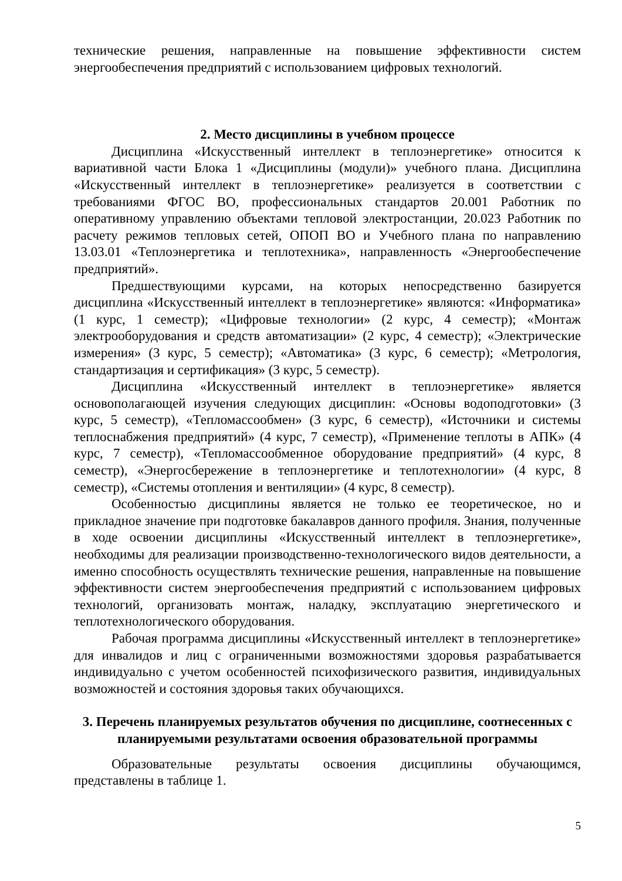технические решения, направленные на повышение эффективности систем энергообеспечения предприятий с использованием цифровых технологий.
2. Место дисциплины в учебном процессе
Дисциплина «Искусственный интеллект в теплоэнергетике» относится к вариативной части Блока 1 «Дисциплины (модули)» учебного плана. Дисциплина «Искусственный интеллект в теплоэнергетике» реализуется в соответствии с требованиями ФГОС ВО, профессиональных стандартов 20.001 Работник по оперативному управлению объектами тепловой электростанции, 20.023 Работник по расчету режимов тепловых сетей, ОПОП ВО и Учебного плана по направлению 13.03.01 «Теплоэнергетика и теплотехника», направленность «Энергообеспечение предприятий».
Предшествующими курсами, на которых непосредственно базируется дисциплина «Искусственный интеллект в теплоэнергетике» являются: «Информатика» (1 курс, 1 семестр); «Цифровые технологии» (2 курс, 4 семестр); «Монтаж электрооборудования и средств автоматизации» (2 курс, 4 семестр); «Электрические измерения» (3 курс, 5 семестр); «Автоматика» (3 курс, 6 семестр); «Метрология, стандартизация и сертификация» (3 курс, 5 семестр).
Дисциплина «Искусственный интеллект в теплоэнергетике» является основополагающей изучения следующих дисциплин: «Основы водоподготовки» (3 курс, 5 семестр), «Тепломассообмен» (3 курс, 6 семестр), «Источники и системы теплоснабжения предприятий» (4 курс, 7 семестр), «Применение теплоты в АПК» (4 курс, 7 семестр), «Тепломассообменное оборудование предприятий» (4 курс, 8 семестр), «Энергосбережение в теплоэнергетике и теплотехнологии» (4 курс, 8 семестр), «Системы отопления и вентиляции» (4 курс, 8 семестр).
Особенностью дисциплины является не только ее теоретическое, но и прикладное значение при подготовке бакалавров данного профиля. Знания, полученные в ходе освоении дисциплины «Искусственный интеллект в теплоэнергетике», необходимы для реализации производственно-технологического видов деятельности, а именно способность осуществлять технические решения, направленные на повышение эффективности систем энергообеспечения предприятий с использованием цифровых технологий, организовать монтаж, наладку, эксплуатацию энергетического и теплотехнологического оборудования.
Рабочая программа дисциплины «Искусственный интеллект в теплоэнергетике» для инвалидов и лиц с ограниченными возможностями здоровья разрабатывается индивидуально с учетом особенностей психофизического развития, индивидуальных возможностей и состояния здоровья таких обучающихся.
3. Перечень планируемых результатов обучения по дисциплине, соотнесенных с планируемыми результатами освоения образовательной программы
Образовательные результаты освоения дисциплины обучающимся, представлены в таблице 1.
5